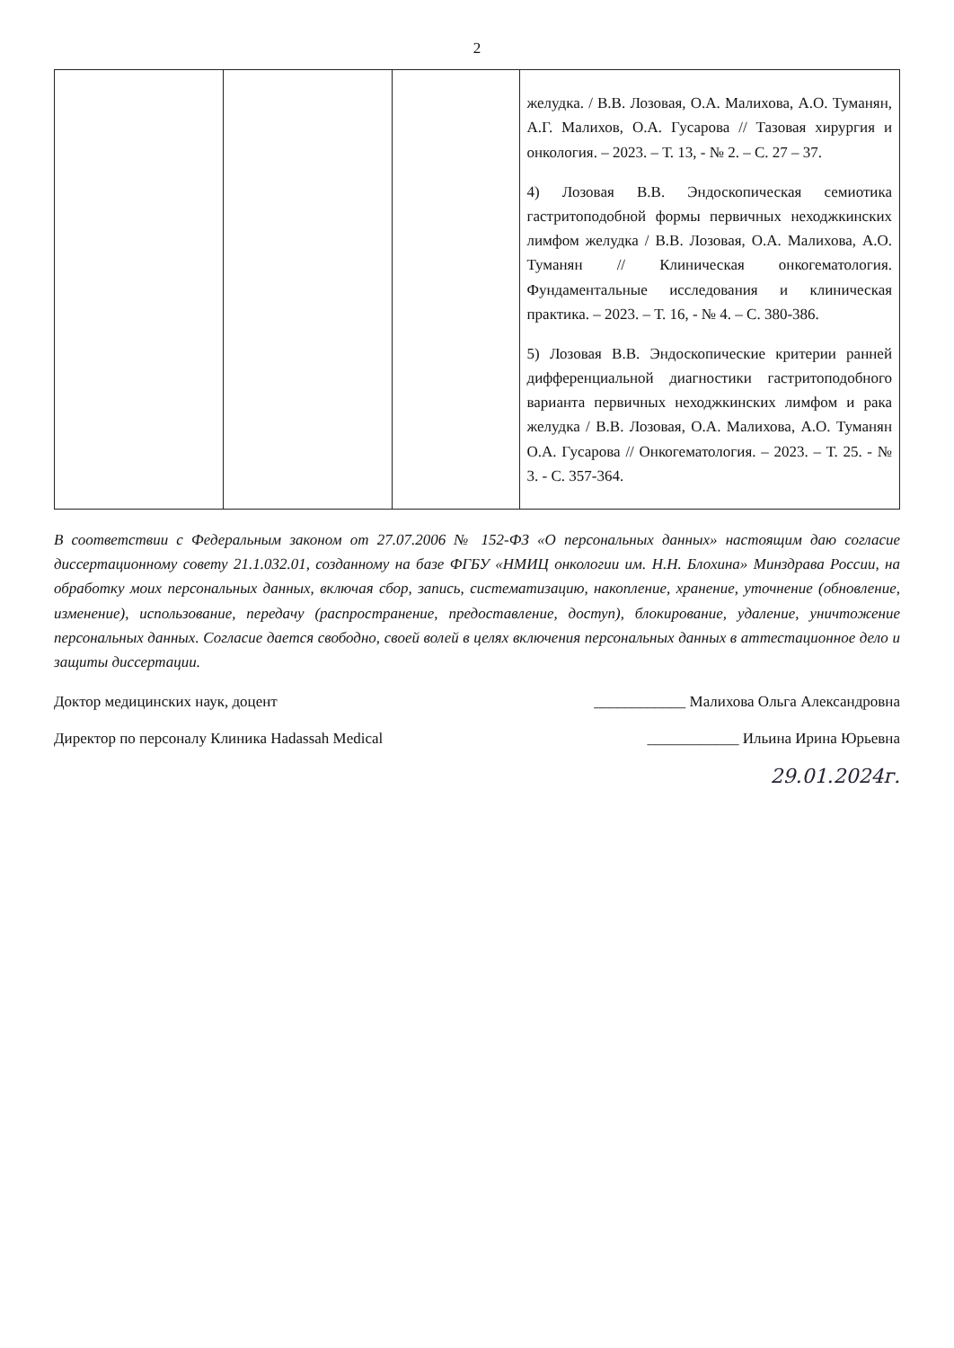2
| | | | желудка. / В.В. Лозовая, О.А. Малихова, А.О. Туманян, А.Г. Малихов, О.А. Гусарова // Тазовая хирургия и онкология. – 2023. – Т. 13, - № 2. – С. 27 – 37. 4) Лозовая В.В. Эндоскопическая семиотика гастритоподобной формы первичных неходжкинских лимфом желудка / В.В. Лозовая, О.А. Малихова, А.О. Туманян // Клиническая онкогематология. Фундаментальные исследования и клиническая практика. – 2023. – Т. 16, - № 4. – С. 380-386. 5) Лозовая В.В. Эндоскопические критерии ранней дифференциальной диагностики гастритоподобного варианта первичных неходжкинских лимфом и рака желудка / В.В. Лозовая, О.А. Малихова, А.О. Туманян О.А. Гусарова // Онкогематология. – 2023. – Т. 25. - № 3. - С. 357-364. |
В соответствии с Федеральным законом от 27.07.2006 № 152-ФЗ «О персональных данных» настоящим даю согласие диссертационному совету 21.1.032.01, созданному на базе ФГБУ «НМИЦ онкологии им. Н.Н. Блохина» Минздрава России, на обработку моих персональных данных, включая сбор, запись, систематизацию, накопление, хранение, уточнение (обновление, изменение), использование, передачу (распространение, предоставление, доступ), блокирование, удаление, уничтожение персональных данных. Согласие дается свободно, своей волей в целях включения персональных данных в аттестационное дело и защиты диссертации.
Доктор медицинских наук, доцент ____________ Малихова Ольга Александровна
Директор по персоналу Клиника Hadassah Medical ____________ Ильина Ирина Юрьевна
29.01.2024г.